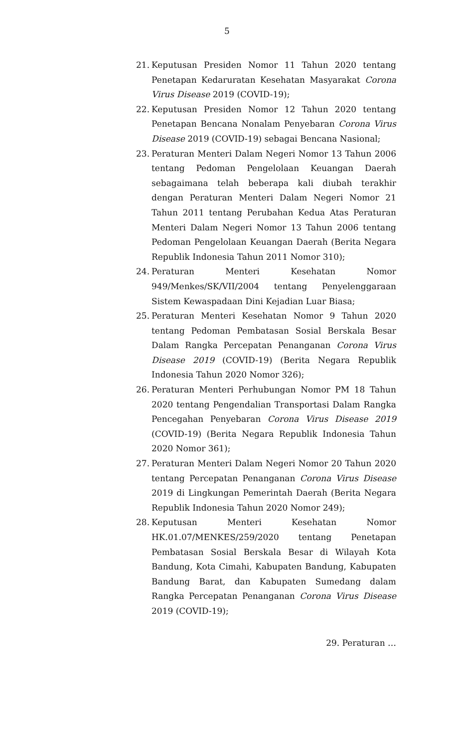5
21. Keputusan Presiden Nomor 11 Tahun 2020 tentang Penetapan Kedaruratan Kesehatan Masyarakat Corona Virus Disease 2019 (COVID-19);
22. Keputusan Presiden Nomor 12 Tahun 2020 tentang Penetapan Bencana Nonalam Penyebaran Corona Virus Disease 2019 (COVID-19) sebagai Bencana Nasional;
23. Peraturan Menteri Dalam Negeri Nomor 13 Tahun 2006 tentang Pedoman Pengelolaan Keuangan Daerah sebagaimana telah beberapa kali diubah terakhir dengan Peraturan Menteri Dalam Negeri Nomor 21 Tahun 2011 tentang Perubahan Kedua Atas Peraturan Menteri Dalam Negeri Nomor 13 Tahun 2006 tentang Pedoman Pengelolaan Keuangan Daerah (Berita Negara Republik Indonesia Tahun 2011 Nomor 310);
24. Peraturan Menteri Kesehatan Nomor 949/Menkes/SK/VII/2004 tentang Penyelenggaraan Sistem Kewaspadaan Dini Kejadian Luar Biasa;
25. Peraturan Menteri Kesehatan Nomor 9 Tahun 2020 tentang Pedoman Pembatasan Sosial Berskala Besar Dalam Rangka Percepatan Penanganan Corona Virus Disease 2019 (COVID-19) (Berita Negara Republik Indonesia Tahun 2020 Nomor 326);
26. Peraturan Menteri Perhubungan Nomor PM 18 Tahun 2020 tentang Pengendalian Transportasi Dalam Rangka Pencegahan Penyebaran Corona Virus Disease 2019 (COVID-19) (Berita Negara Republik Indonesia Tahun 2020 Nomor 361);
27. Peraturan Menteri Dalam Negeri Nomor 20 Tahun 2020 tentang Percepatan Penanganan Corona Virus Disease 2019 di Lingkungan Pemerintah Daerah (Berita Negara Republik Indonesia Tahun 2020 Nomor 249);
28. Keputusan Menteri Kesehatan Nomor HK.01.07/MENKES/259/2020 tentang Penetapan Pembatasan Sosial Berskala Besar di Wilayah Kota Bandung, Kota Cimahi, Kabupaten Bandung, Kabupaten Bandung Barat, dan Kabupaten Sumedang dalam Rangka Percepatan Penanganan Corona Virus Disease 2019 (COVID-19);
29. Peraturan …